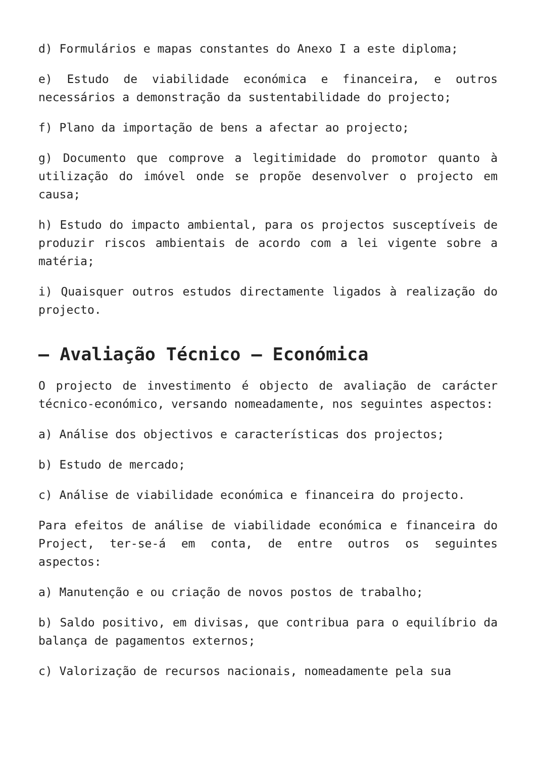d) Formulários e mapas constantes do Anexo I a este diploma;
e) Estudo de viabilidade económica e financeira, e outros necessários a demonstração da sustentabilidade do projecto;
f) Plano da importação de bens a afectar ao projecto;
g) Documento que comprove a legitimidade do promotor quanto à utilização do imóvel onde se propõe desenvolver o projecto em causa;
h) Estudo do impacto ambiental, para os projectos susceptíveis de produzir riscos ambientais de acordo com a lei vigente sobre a matéria;
i) Quaisquer outros estudos directamente ligados à realização do projecto.
– Avaliação Técnico – Económica
O projecto de investimento é objecto de avaliação de carácter técnico-económico, versando nomeadamente, nos seguintes aspectos:
a) Análise dos objectivos e características dos projectos;
b) Estudo de mercado;
c) Análise de viabilidade económica e financeira do projecto.
Para efeitos de análise de viabilidade económica e financeira do Project, ter-se-á em conta, de entre outros os seguintes aspectos:
a) Manutenção e ou criação de novos postos de trabalho;
b) Saldo positivo, em divisas, que contribua para o equilíbrio da balança de pagamentos externos;
c) Valorização de recursos nacionais, nomeadamente pela sua